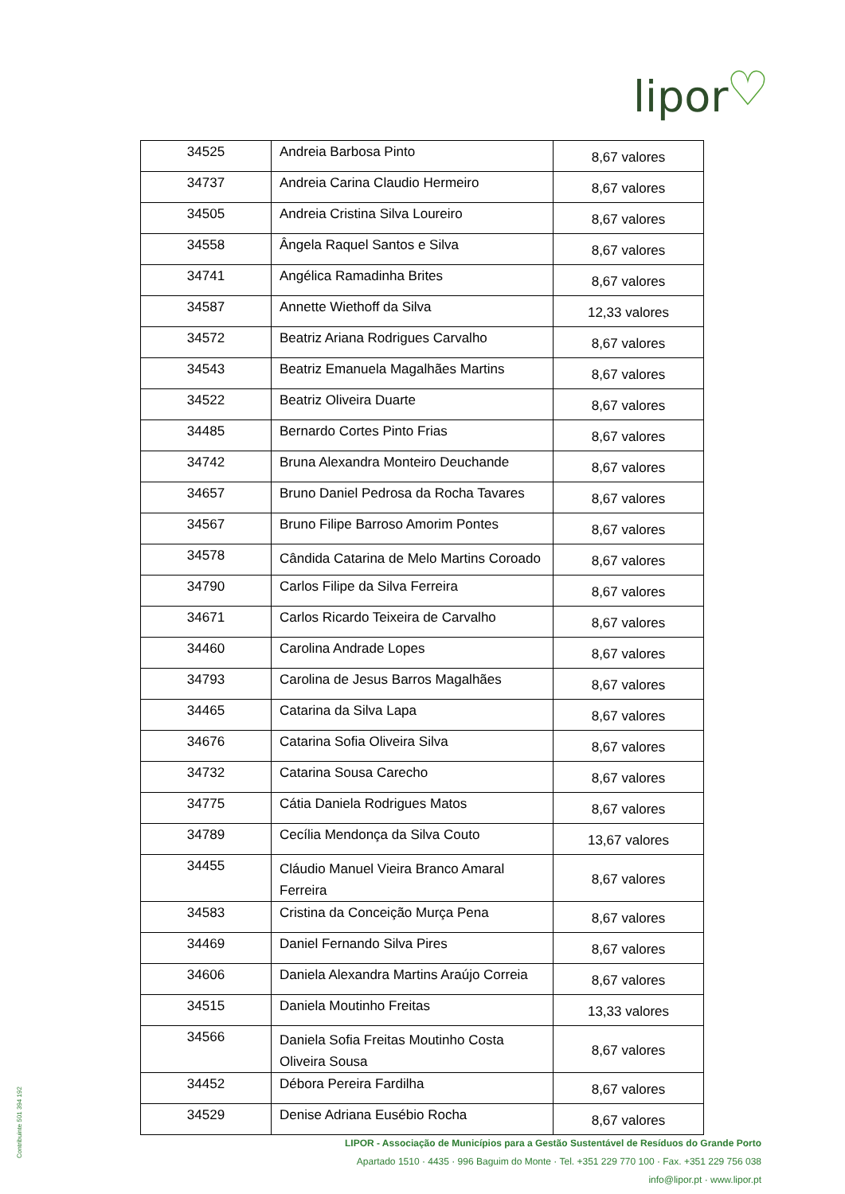lipor ♡
| 34525 | Andreia Barbosa Pinto | 8,67 valores |
| 34737 | Andreia Carina Claudio Hermeiro | 8,67 valores |
| 34505 | Andreia Cristina Silva Loureiro | 8,67 valores |
| 34558 | Ângela Raquel Santos e Silva | 8,67 valores |
| 34741 | Angélica Ramadinha Brites | 8,67 valores |
| 34587 | Annette Wiethoff da Silva | 12,33 valores |
| 34572 | Beatriz Ariana Rodrigues Carvalho | 8,67 valores |
| 34543 | Beatriz Emanuela Magalhães Martins | 8,67 valores |
| 34522 | Beatriz Oliveira Duarte | 8,67 valores |
| 34485 | Bernardo Cortes Pinto Frias | 8,67 valores |
| 34742 | Bruna Alexandra Monteiro Deuchande | 8,67 valores |
| 34657 | Bruno Daniel Pedrosa da Rocha Tavares | 8,67 valores |
| 34567 | Bruno Filipe Barroso Amorim Pontes | 8,67 valores |
| 34578 | Cândida Catarina de Melo Martins Coroado | 8,67 valores |
| 34790 | Carlos Filipe da Silva Ferreira | 8,67 valores |
| 34671 | Carlos Ricardo Teixeira de Carvalho | 8,67 valores |
| 34460 | Carolina Andrade Lopes | 8,67 valores |
| 34793 | Carolina de Jesus Barros Magalhães | 8,67 valores |
| 34465 | Catarina da Silva Lapa | 8,67 valores |
| 34676 | Catarina Sofia Oliveira Silva | 8,67 valores |
| 34732 | Catarina Sousa Carecho | 8,67 valores |
| 34775 | Cátia Daniela Rodrigues Matos | 8,67 valores |
| 34789 | Cecília Mendonça da Silva Couto | 13,67 valores |
| 34455 | Cláudio Manuel Vieira Branco Amaral Ferreira | 8,67 valores |
| 34583 | Cristina da Conceição Murça Pena | 8,67 valores |
| 34469 | Daniel Fernando Silva Pires | 8,67 valores |
| 34606 | Daniela Alexandra Martins Araújo Correia | 8,67 valores |
| 34515 | Daniela Moutinho Freitas | 13,33 valores |
| 34566 | Daniela Sofia Freitas Moutinho Costa Oliveira Sousa | 8,67 valores |
| 34452 | Débora Pereira Fardilha | 8,67 valores |
| 34529 | Denise Adriana Eusébio Rocha | 8,67 valores |
LIPOR - Associação de Municípios para a Gestão Sustentável de Resíduos do Grande Porto
Apartado 1510 · 4435 · 996 Baguim do Monte · Tel. +351 229 770 100 · Fax. +351 229 756 038
info@lipor.pt · www.lipor.pt
Contribuinte 501 394 192